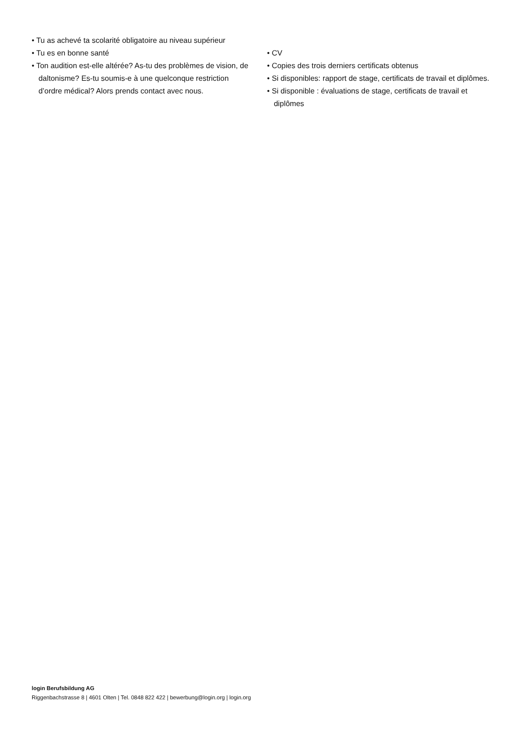• Tu as achevé ta scolarité obligatoire au niveau supérieur
• Tu es en bonne santé
• Ton audition est-elle altérée? As-tu des problèmes de vision, de daltonisme? Es-tu soumis-e à une quelconque restriction d’ordre médical? Alors prends contact avec nous.
• CV
• Copies des trois derniers certificats obtenus
• Si disponibles: rapport de stage, certificats de travail et diplômes.
• Si disponible : évaluations de stage, certificats de travail et diplômes
login Berufsbildung AG
Riggenbachstrasse 8 | 4601 Olten | Tel. 0848 822 422 | bewerbung@login.org | login.org